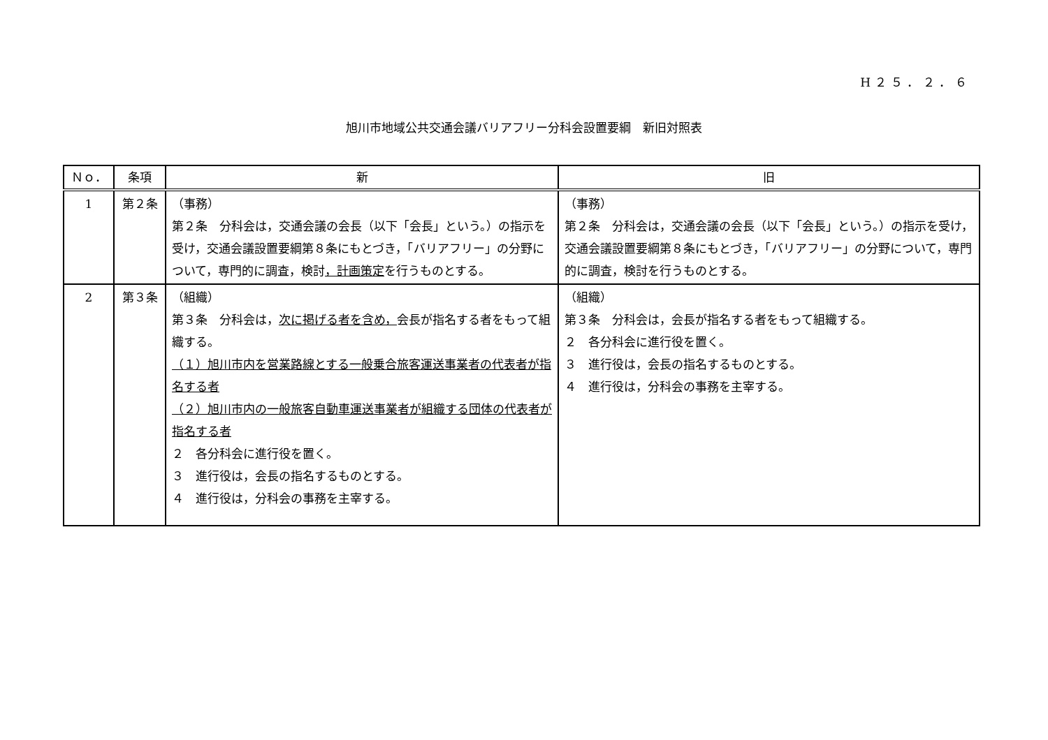H２５．２．６
旭川市地域公共交通会議バリアフリー分科会設置要綱　新旧対照表
| Ｎｏ． | 条項 | 新 | 旧 |
| --- | --- | --- | --- |
| 1 | 第２条 | （事務） 第２条 分科会は，交通会議の会長（以下「会長」という。）の指示を受け，交通会議設置要綱第８条にもとづき，「バリアフリー」の分野について，専門的に調査，検討 ，計画策定 を行うものとする。 | （事務） 第２条 分科会は，交通会議の会長（以下「会長」という。）の指示を受け，交通会議設置要綱第８条にもとづき，「バリアフリー」の分野について，専門的に調査，検討を行うものとする。 |
| 2 | 第３条 | （組織） 第３条 分科会は， 次に掲げる者を含め， 会長が指名する者をもって組織する。 （１）旭川市内を営業路線とする一般乗合旅客運送事業者の代表者が指名する者 （２）旭川市内の一般旅客自動車運送事業者が組織する団体の代表者が指名する者 ２ 各分科会に進行役を置く。 ３ 進行役は，会長の指名するものとする。 ４ 進行役は，分科会の事務を主宰する。 | （組織） 第３条 分科会は，会長が指名する者をもって組織する。 ２ 各分科会に進行役を置く。 ３ 進行役は，会長の指名するものとする。 ４ 進行役は，分科会の事務を主宰する。 |